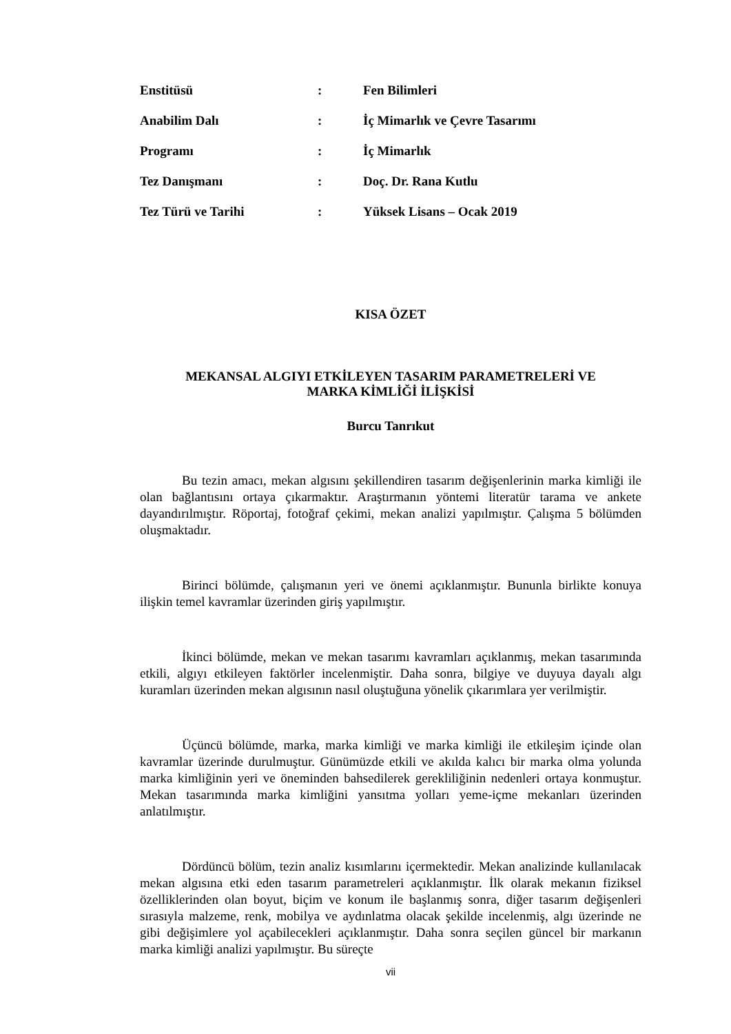| Enstitüsü | : | Fen Bilimleri |
| Anabilim Dalı | : | İç Mimarlık ve Çevre Tasarımı |
| Programı | : | İç Mimarlık |
| Tez Danışmanı | : | Doç. Dr. Rana Kutlu |
| Tez Türü ve Tarihi | : | Yüksek Lisans – Ocak 2019 |
KISA ÖZET
MEKANSAL ALGIYI ETKİLEYEN TASARIM PARAMETRELERİ VE
MARKA KİMLİĞİ İLİŞKİSİ
Burcu Tanrıkut
Bu tezin amacı, mekan algısını şekillendiren tasarım değişenlerinin marka kimliği ile olan bağlantısını ortaya çıkarmaktır. Araştırmanın yöntemi literatür tarama ve ankete dayandırılmıştır. Röportaj, fotoğraf çekimi, mekan analizi yapılmıştır. Çalışma 5 bölümden oluşmaktadır.
Birinci bölümde, çalışmanın yeri ve önemi açıklanmıştır. Bununla birlikte konuya ilişkin temel kavramlar üzerinden giriş yapılmıştır.
İkinci bölümde, mekan ve mekan tasarımı kavramları açıklanmış, mekan tasarımında etkili, algıyı etkileyen faktörler incelenmiştir. Daha sonra, bilgiye ve duyuya dayalı algı kuramları üzerinden mekan algısının nasıl oluştuğuna yönelik çıkarımlara yer verilmiştir.
Üçüncü bölümde, marka, marka kimliği ve marka kimliği ile etkileşim içinde olan kavramlar üzerinde durulmuştur. Günümüzde etkili ve akılda kalıcı bir marka olma yolunda marka kimliğinin yeri ve öneminden bahsedilerek gerekliliğinin nedenleri ortaya konmuştur. Mekan tasarımında marka kimliğini yansıtma yolları yeme-içme mekanları üzerinden anlatılmıştır.
Dördüncü bölüm, tezin analiz kısımlarını içermektedir. Mekan analizinde kullanılacak mekan algısına etki eden tasarım parametreleri açıklanmıştır. İlk olarak mekanın fiziksel özelliklerinden olan boyut, biçim ve konum ile başlanmış sonra, diğer tasarım değişenleri sırasıyla malzeme, renk, mobilya ve aydınlatma olacak şekilde incelenmiş, algı üzerinde ne gibi değişimlere yol açabilecekleri açıklanmıştır. Daha sonra seçilen güncel bir markanın marka kimliği analizi yapılmıştır. Bu süreçte
vii